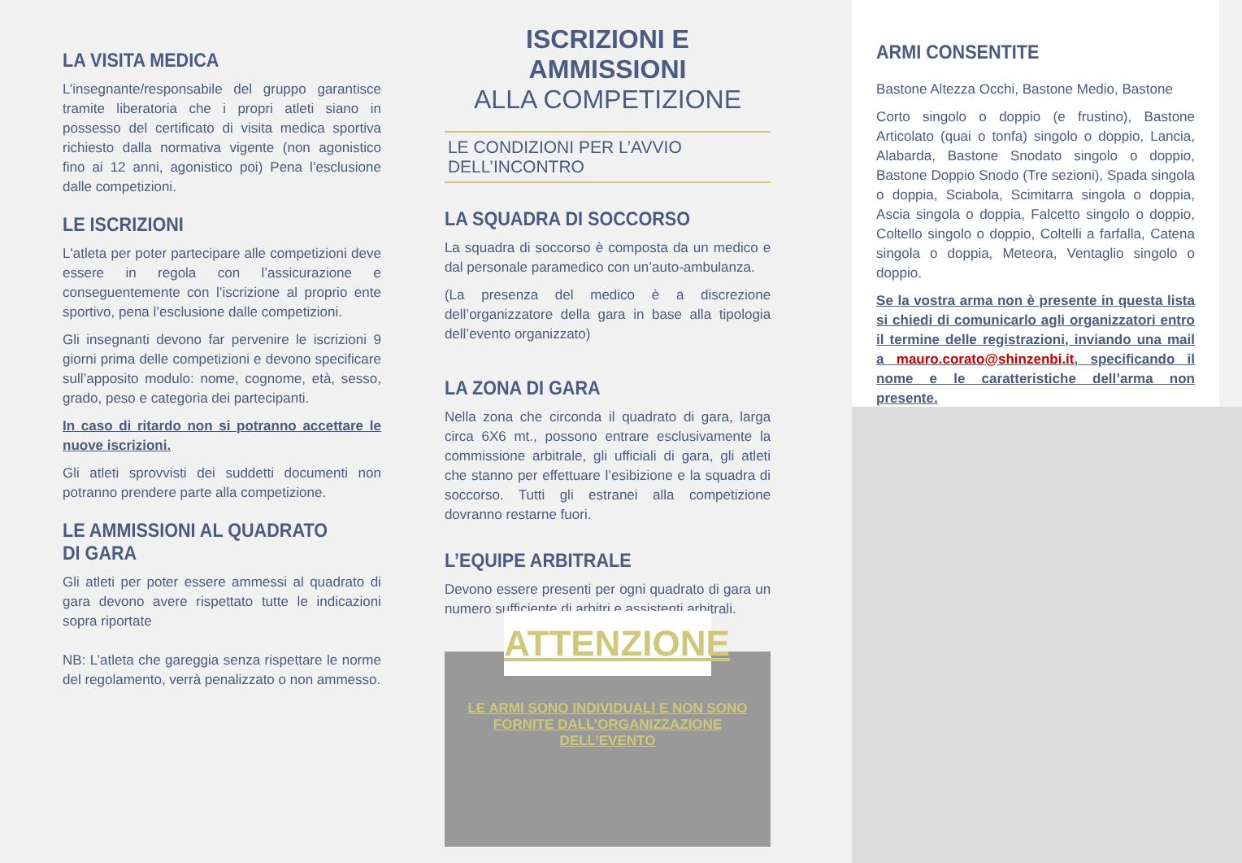LA VISITA MEDICA
L’insegnante/responsabile del gruppo garantisce tramite liberatoria che i propri atleti siano in possesso del certificato di visita medica sportiva richiesto dalla normativa vigente (non agonistico fino ai 12 anni, agonistico poi) Pena l’esclusione dalle competizioni.
LE ISCRIZIONI
L'atleta per poter partecipare alle competizioni deve essere in regola con l’assicurazione e conseguentemente con l’iscrizione al proprio ente sportivo, pena l’esclusione dalle competizioni.
Gli insegnanti devono far pervenire le iscrizioni 9 giorni prima delle competizioni e devono specificare sull’apposito modulo: nome, cognome, età, sesso, grado, peso e categoria dei partecipanti.
In caso di ritardo non si potranno accettare le nuove iscrizioni.
Gli atleti sprovvisti dei suddetti documenti non potranno prendere parte alla competizione.
LE AMMISSIONI AL QUADRATO DI GARA
Gli atleti per poter essere ammessi al quadrato di gara devono avere rispettato tutte le indicazioni sopra riportate
NB: L’atleta che gareggia senza rispettare le norme del regolamento, verrà penalizzato o non ammesso.
ISCRIZIONI E AMMISSIONI
ALLA COMPETIZIONE
LE CONDIZIONI PER L’AVVIO DELL’INCONTRO
LA SQUADRA DI SOCCORSO
La squadra di soccorso è composta da un medico e dal personale paramedico con un’auto-ambulanza.
(La presenza del medico è a discrezione dell’organizzatore della gara in base alla tipologia dell’evento organizzato)
LA ZONA DI GARA
Nella zona che circonda il quadrato di gara, larga circa 6X6 mt., possono entrare esclusivamente la commissione arbitrale, gli ufficiali di gara, gli atleti che stanno per effettuare l’esibizione e la squadra di soccorso. Tutti gli estranei alla competizione dovranno restarne fuori.
L’EQUIPE ARBITRALE
Devono essere presenti per ogni quadrato di gara un numero sufficiente di arbitri e assistenti arbitrali.
ATTENZIONE
LE ARMI SONO INDIVIDUALI E NON SONO
FORNITE DALL’ORGANIZZAZIONE DELL’EVENTO
ARMI CONSENTITE
Bastone Altezza Occhi, Bastone Medio, Bastone
Corto singolo o doppio (e frustino), Bastone Articolato (quai o tonfa) singolo o doppio, Lancia, Alabarda, Bastone Snodato singolo o doppio, Bastone Doppio Snodo (Tre sezioni), Spada singola o doppia, Sciabola, Scimitarra singola o doppia, Ascia singola o doppia, Falcetto singolo o doppio, Coltello singolo o doppio, Coltelli a farfalla, Catena singola o doppia, Meteora, Ventaglio singolo o doppio.
Se la vostra arma non è presente in questa lista si chiedi di comunicarlo agli organizzatori entro il termine delle registrazioni, inviando una mail a mauro.corato@shinzenbi.it, specificando il nome e le caratteristiche dell’arma non presente.